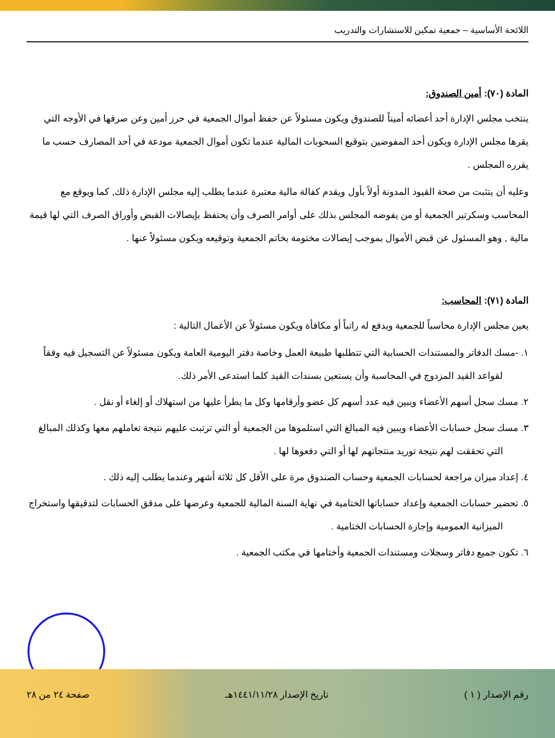اللائحة الأساسية – جمعية تمكين للاستشارات والتدريب
المادة (٧٠): أمين الصندوق:
ينتخب مجلس الإدارة أحد أعضائه أميناً للصندوق ويكون مسئولاً عن حفظ أموال الجمعية في حرز أمين وعن صرفها في الأوجه التي يقرها مجلس الإدارة ويكون أحد المفوضين بتوقيع السحوبات المالية عندما تكون أموال الجمعية مودعة في أحد المصارف حسب ما يقرره المجلس .
وعليه أن يتثبت من صحة القيود المدونة أولاً بأول ويقدم كفالة مالية معتبرة عندما يطلب إليه مجلس الإدارة ذلك, كما ويوقع مع المحاسب وسكرتير الجمعية أو من يفوضه المجلس بذلك على أوامر الصرف وأن يحتفظ بإيصالات القبض وأوراق الصرف التي لها قيمة مالية , وهو المسئول عن قبض الأموال بموجب إيصالات مختومة بخاتم الجمعية وتوقيعه ويكون مسئولاً عنها .
المادة (٧١): المحاسب:
يعين مجلس الإدارة محاسباً للجمعية ويدفع له راتباً أو مكافأة ويكون مسئولاً عن الأعمال التالية :
١. -مسك الدفاتر والمستندات الحسابية التي تتطلبها طبيعة العمل وخاصة دفتر اليومية العامة ويكون مسئولاً عن التسجيل فيه وفقاً لقواعد القيد المزدوج في المحاسبة وأن يستعين بسندات القيد كلما استدعى الأمر ذلك.
٢. مسك سجل أسهم الأعضاء ويبين فيه عدد أسهم كل عضو وأرقامها وكل ما يطرأ عليها من استهلاك أو إلغاء أو نقل .
٣. مسك سجل حسابات الأعضاء ويبين فيه المبالغ التي استلموها من الجمعية أو التي ترتبت عليهم نتيجة تعاملهم معها وكذلك المبالغ التي تحققت لهم نتيجة توريد منتجاتهم لها أو التي دفعوها لها .
٤. إعداد ميزان مراجعة لحسابات الجمعية وحساب الصندوق مرة على الأقل كل ثلاثة أشهر وعندما يطلب إليه ذلك .
٥. تحضير حسابات الجمعية وإعداد حساباتها الختامية في نهاية السنة المالية للجمعية وعرضها على مدقق الحسابات لتدقيقها واستخراج الميزانية العمومية وإجازة الحسابات الختامية .
٦. تكون جميع دفاتر وسجلات ومستندات الجمعية وأختامها في مكتب الجمعية .
رقم الإصدار ( ١ ) تاريخ الإصدار ١٤٤١/١١/٢٨هـ صفحة ٢٤ من ٢٨